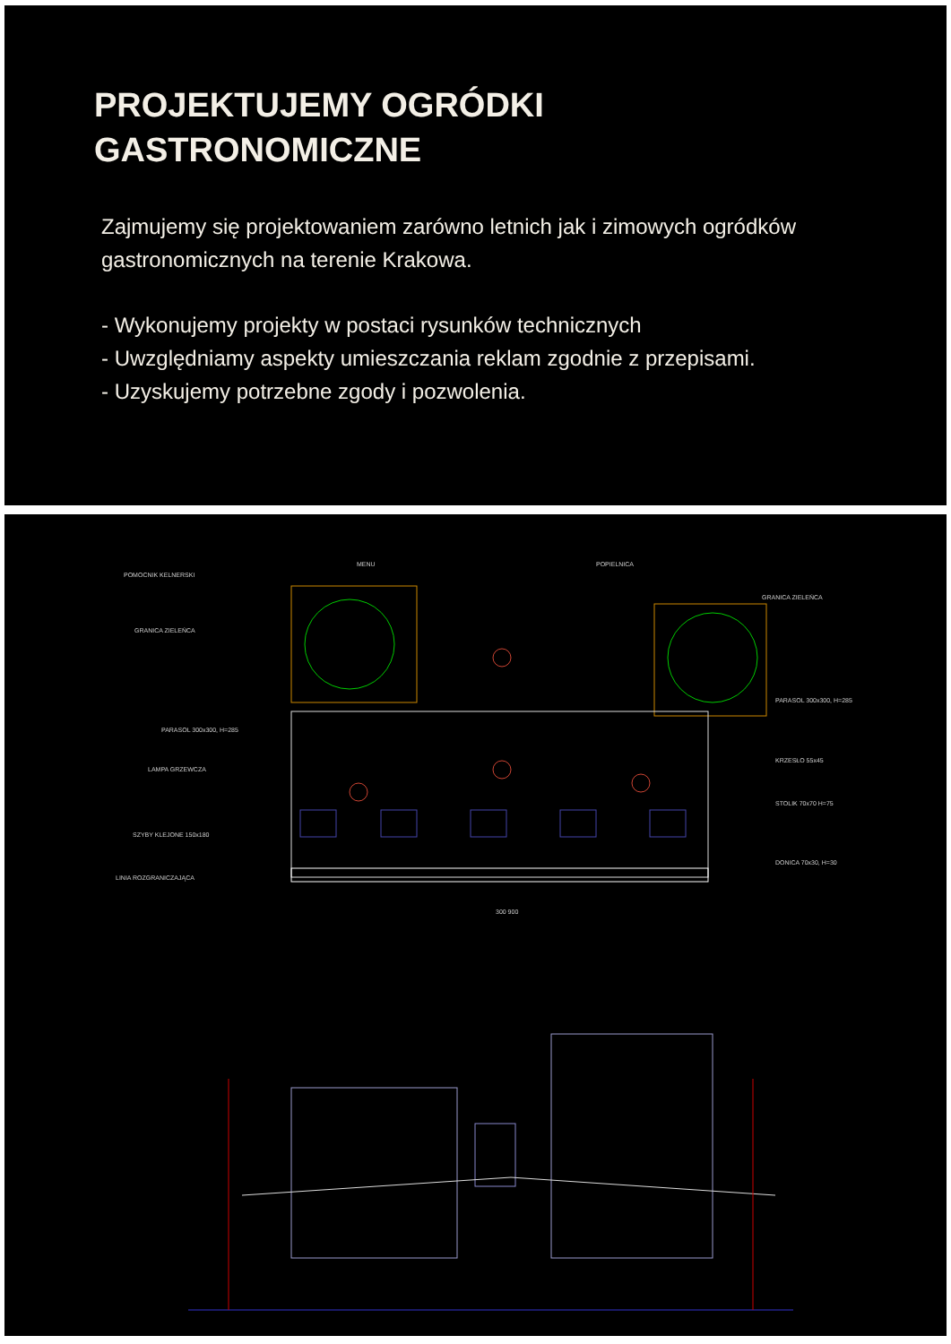PROJEKTUJEMY OGRÓDKI
GASTRONOMICZNE
Zajmujemy się projektowaniem zarówno letnich jak i zimowych ogródków gastronomicznych na terenie Krakowa.
- Wykonujemy projekty w postaci rysunków technicznych
- Uwzględniamy aspekty umieszczania reklam zgodnie z przepisami.
- Uzyskujemy potrzebne zgody i pozwolenia.
POMOCNIK KELNERSKI
MENU POPIELNICA
GRANICA ZIELEŃCA
GRANICA ZIELEŃCA
PARASOL 300x300, H=285
PARASOL 300x300, H=285
LAMPA GRZEWCZA
KRZESŁO 55x45
SZYBY KLEJONE 150x180
STOLIK 70x70 H=75
LINIA ROZGRANICZAJĄCA
DONICA 70x30, H=30
300 900